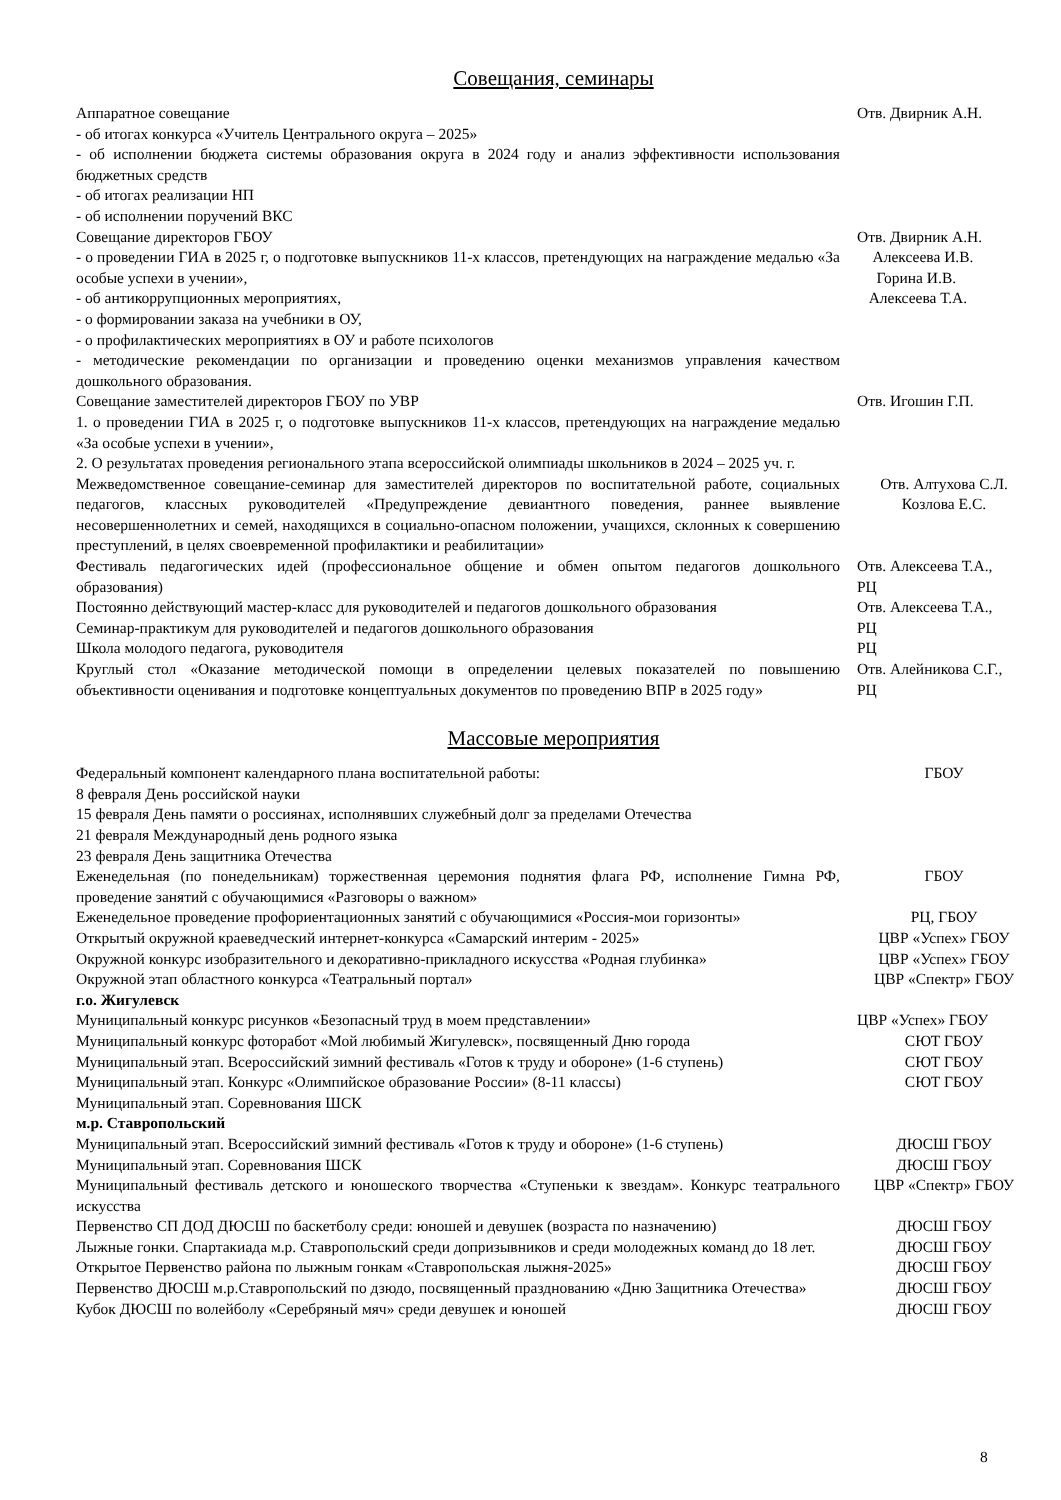Совещания, семинары
| Аппаратное совещание - об итогах конкурса «Учитель Центрального округа – 2025» - об исполнении бюджета системы образования округа в 2024 году и анализ эффективности использования бюджетных средств - об итогах реализации НП - об исполнении поручений ВКС | Отв. Двирник А.Н. |
| Совещание директоров ГБОУ - о проведении ГИА в 2025 г, о подготовке выпускников 11-х классов, претендующих на награждение медалью «За особые успехи в учении», - об антикоррупционных мероприятиях, - о формировании заказа на учебники в ОУ, - о профилактических мероприятиях в ОУ и работе психологов - методические рекомендации по организации и проведению оценки механизмов управления качеством дошкольного образования. | Отв. Двирник А.Н. Алексеева И.В. Горина И.В. Алексеева Т.А. |
| Совещание заместителей директоров ГБОУ по УВР 1. о проведении ГИА в 2025 г, о подготовке выпускников 11-х классов, претендующих на награждение медалью «За особые успехи в учении», 2. О результатах проведения регионального этапа всероссийской олимпиады школьников в 2024 – 2025 уч. г. | Отв. Игошин Г.П. |
| Межведомственное совещание-семинар для заместителей директоров по воспитательной работе, социальных педагогов, классных руководителей «Предупреждение девиантного поведения, раннее выявление несовершеннолетних и семей, находящихся в социально-опасном положении, учащихся, склонных к совершению преступлений, в целях своевременной профилактики и реабилитации» | Отв. Алтухова С.Л. Козлова Е.С. |
| Фестиваль педагогических идей (профессиональное общение и обмен опытом педагогов дошкольного образования) | Отв. Алексеева Т.А., РЦ |
| Постоянно действующий мастер-класс для руководителей и педагогов дошкольного образования | Отв. Алексеева Т.А., |
| Семинар-практикум для руководителей и педагогов дошкольного образования | РЦ |
| Школа молодого педагога, руководителя | РЦ |
| Круглый стол «Оказание методической помощи в определении целевых показателей по повышению объективности оценивания и подготовке концептуальных документов по проведению ВПР в 2025 году» | Отв. Алейникова С.Г., РЦ |
Массовые мероприятия
| Федеральный компонент календарного плана воспитательной работы: 8 февраля День российской науки 15 февраля День памяти о россиянах, исполнявших служебный долг за пределами Отечества 21 февраля Международный день родного языка 23 февраля День защитника Отечества | ГБОУ |
| Еженедельная (по понедельникам) торжественная церемония поднятия флага РФ, исполнение Гимна РФ, проведение занятий с обучающимися «Разговоры о важном» | ГБОУ |
| Еженедельное проведение профориентационных занятий с обучающимися «Россия-мои горизонты» | РЦ, ГБОУ |
| Открытый окружной краеведческий интернет-конкурса «Самарский интерим - 2025» | ЦВР «Успех» ГБОУ |
| Окружной конкурс изобразительного и декоративно-прикладного искусства «Родная глубинка» | ЦВР «Успех» ГБОУ |
| Окружной этап областного конкурса «Театральный портал» | ЦВР «Спектр» ГБОУ |
| г.о. Жигулевск | |
| Муниципальный конкурс рисунков «Безопасный труд в моем представлении» | ЦВР «Успех» ГБОУ |
| Муниципальный конкурс фоторабот «Мой любимый Жигулевск», посвященный Дню города | СЮТ ГБОУ |
| Муниципальный этап. Всероссийский зимний фестиваль «Готов к труду и обороне» (1-6 ступень) | СЮТ ГБОУ |
| Муниципальный этап. Конкурс «Олимпийское образование России» (8-11 классы) | СЮТ ГБОУ |
| Муниципальный этап. Соревнования ШСК | |
| м.р. Ставропольский | |
| Муниципальный этап. Всероссийский зимний фестиваль «Готов к труду и обороне» (1-6 ступень) | ДЮСШ ГБОУ |
| Муниципальный этап. Соревнования ШСК | ДЮСШ ГБОУ |
| Муниципальный фестиваль детского и юношеского творчества «Ступеньки к звездам». Конкурс театрального искусства | ЦВР «Спектр» ГБОУ |
| Первенство СП ДОД ДЮСШ по баскетболу среди: юношей и девушек (возраста по назначению) | ДЮСШ ГБОУ |
| Лыжные гонки. Спартакиада м.р. Ставропольский среди допризывников и среди молодежных команд до 18 лет. | ДЮСШ ГБОУ |
| Открытое Первенство района по лыжным гонкам «Ставропольская лыжня-2025» | ДЮСШ ГБОУ |
| Первенство ДЮСШ м.р.Ставропольский по дзюдо, посвященный празднованию «Дню Защитника Отечества» | ДЮСШ ГБОУ |
| Кубок ДЮСШ по волейболу «Серебряный мяч» среди девушек и юношей | ДЮСШ ГБОУ |
8